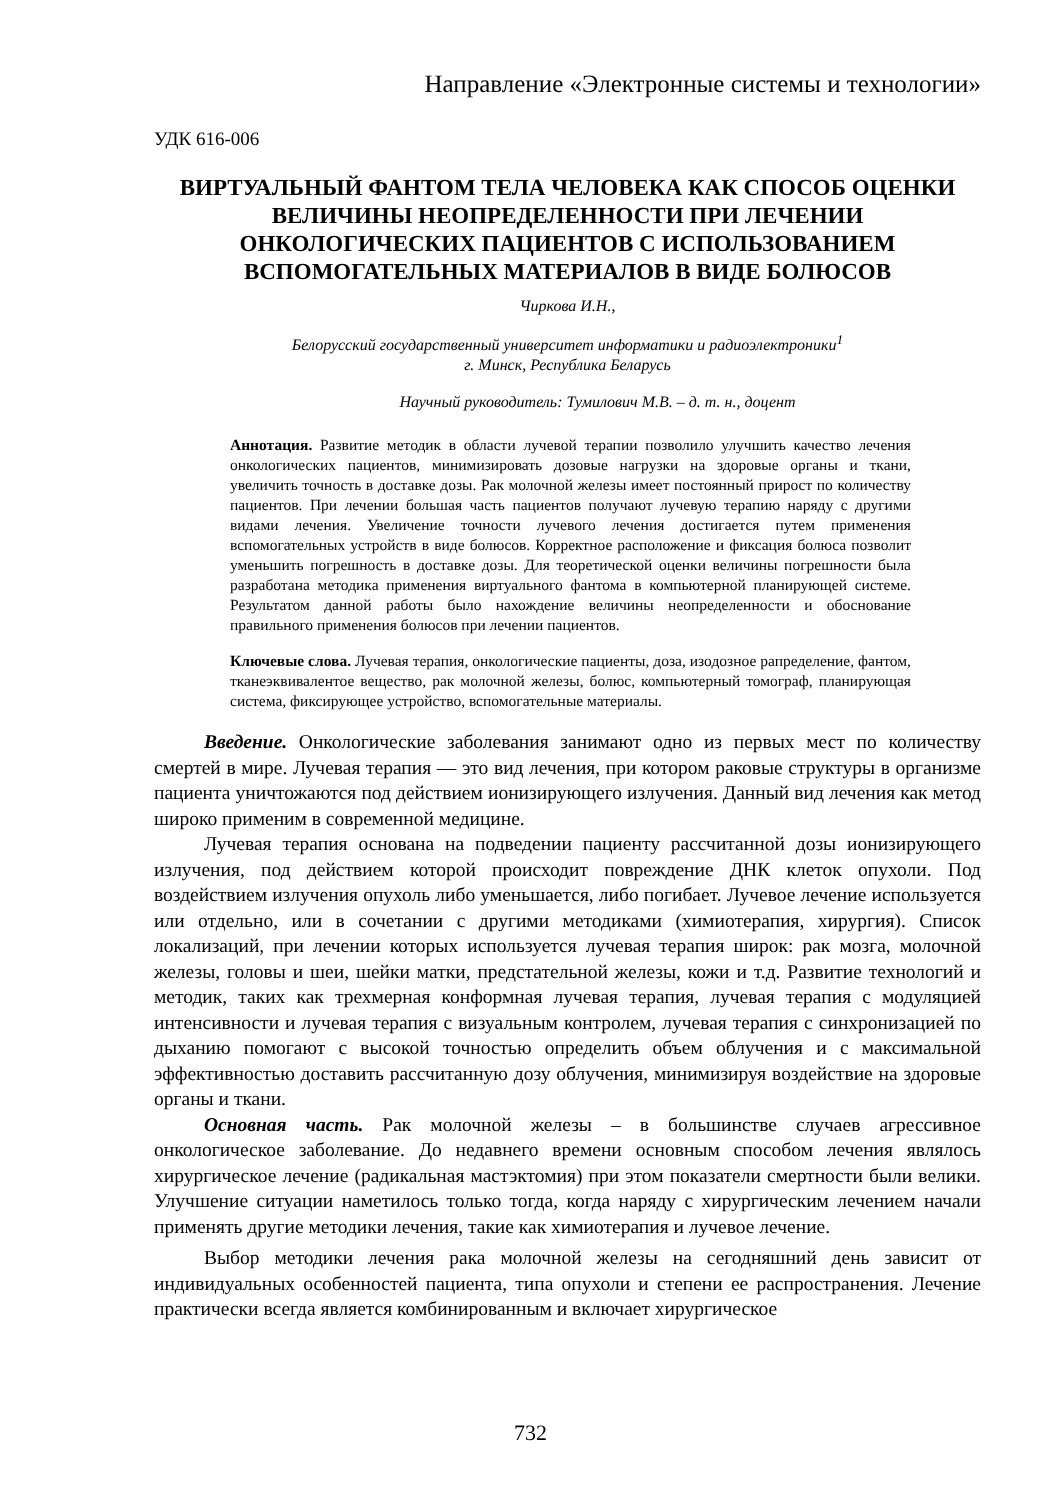Направление «Электронные системы и технологии»
УДК 616-006
ВИРТУАЛЬНЫЙ ФАНТОМ ТЕЛА ЧЕЛОВЕКА КАК СПОСОБ ОЦЕНКИ ВЕЛИЧИНЫ НЕОПРЕДЕЛЕННОСТИ ПРИ ЛЕЧЕНИИ ОНКОЛОГИЧЕСКИХ ПАЦИЕНТОВ С ИСПОЛЬЗОВАНИЕМ ВСПОМОГАТЕЛЬНЫХ МАТЕРИАЛОВ В ВИДЕ БОЛЮСОВ
Чиркова И.Н.,
Белорусский государственный университет информатики и радиоэлектроники<sup>1</sup>
г. Минск, Республика Беларусь
Научный руководитель: Тумилович М.В. – д. т. н., доцент
Аннотация. Развитие методик в области лучевой терапии позволило улучшить качество лечения онкологических пациентов, минимизировать дозовые нагрузки на здоровые органы и ткани, увеличить точность в доставке дозы. Рак молочной железы имеет постоянный прирост по количеству пациентов. При лечении большая часть пациентов получают лучевую терапию наряду с другими видами лечения. Увеличение точности лучевого лечения достигается путем применения вспомогательных устройств в виде болюсов. Корректное расположение и фиксация болюса позволит уменьшить погрешность в доставке дозы. Для теоретической оценки величины погрешности была разработана методика применения виртуального фантома в компьютерной планирующей системе. Результатом данной работы было нахождение величины неопределенности и обоснование правильного применения болюсов при лечении пациентов.
Ключевые слова. Лучевая терапия, онкологические пациенты, доза, изодозное рапределение, фантом, тканеэквивалентое вещество, рак молочной железы, болюс, компьютерный томограф, планирующая система, фиксирующее устройство, вспомогательные материалы.
Введение. Онкологические заболевания занимают одно из первых мест по количеству смертей в мире. Лучевая терапия — это вид лечения, при котором раковые структуры в организме пациента уничтожаются под действием ионизирующего излучения. Данный вид лечения как метод широко применим в современной медицине.
Лучевая терапия основана на подведении пациенту рассчитанной дозы ионизирующего излучения, под действием которой происходит повреждение ДНК клеток опухоли. Под воздействием излучения опухоль либо уменьшается, либо погибает. Лучевое лечение используется или отдельно, или в сочетании с другими методиками (химиотерапия, хирургия). Список локализаций, при лечении которых используется лучевая терапия широк: рак мозга, молочной железы, головы и шеи, шейки матки, предстательной железы, кожи и т.д. Развитие технологий и методик, таких как трехмерная конформная лучевая терапия, лучевая терапия с модуляцией интенсивности и лучевая терапия с визуальным контролем, лучевая терапия с синхронизацией по дыханию помогают с высокой точностью определить объем облучения и с максимальной эффективностью доставить рассчитанную дозу облучения, минимизируя воздействие на здоровые органы и ткани.
Основная часть. Рак молочной железы – в большинстве случаев агрессивное онкологическое заболевание. До недавнего времени основным способом лечения являлось хирургическое лечение (радикальная мастэктомия) при этом показатели смертности были велики. Улучшение ситуации наметилось только тогда, когда наряду с хирургическим лечением начали применять другие методики лечения, такие как химиотерапия и лучевое лечение.
Выбор методики лечения рака молочной железы на сегодняшний день зависит от индивидуальных особенностей пациента, типа опухоли и степени ее распространения. Лечение практически всегда является комбинированным и включает хирургическое
732